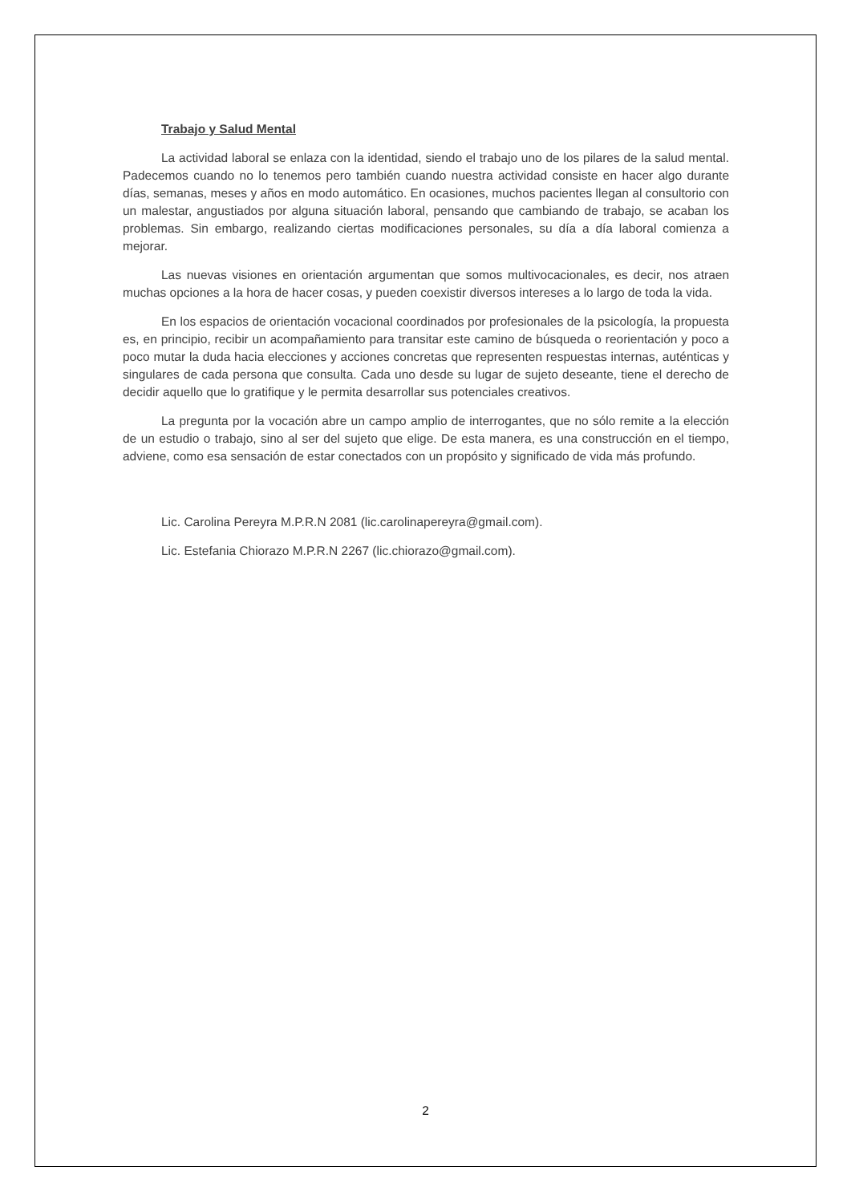Trabajo y Salud Mental
La actividad laboral se enlaza con la identidad, siendo el trabajo uno de los pilares de la salud mental. Padecemos cuando no lo tenemos pero también cuando nuestra actividad consiste en hacer algo durante días, semanas, meses y años en modo automático. En ocasiones, muchos pacientes llegan al consultorio con un malestar, angustiados por alguna situación laboral, pensando que cambiando de trabajo, se acaban los problemas. Sin embargo, realizando ciertas modificaciones personales, su día a día laboral comienza a mejorar.
Las nuevas visiones en orientación argumentan que somos multivocacionales, es decir, nos atraen muchas opciones a la hora de hacer cosas, y pueden coexistir diversos intereses a lo largo de toda la vida.
En los espacios de orientación vocacional coordinados por profesionales de la psicología, la propuesta es, en principio, recibir un acompañamiento para transitar este camino de búsqueda o reorientación y poco a poco mutar la duda hacia elecciones y acciones concretas que representen respuestas internas, auténticas y singulares de cada persona que consulta. Cada uno desde su lugar de sujeto deseante, tiene el derecho de decidir aquello que lo gratifique y le permita desarrollar sus potenciales creativos.
La pregunta por la vocación abre un campo amplio de interrogantes, que no sólo remite a la elección de un estudio o trabajo, sino al ser del sujeto que elige. De esta manera, es una construcción en el tiempo, adviene, como esa sensación de estar conectados con un propósito y significado de vida más profundo.
Lic. Carolina Pereyra M.P.R.N 2081 (lic.carolinapereyra@gmail.com).
Lic. Estefania Chiorazo M.P.R.N 2267 (lic.chiorazo@gmail.com).
2